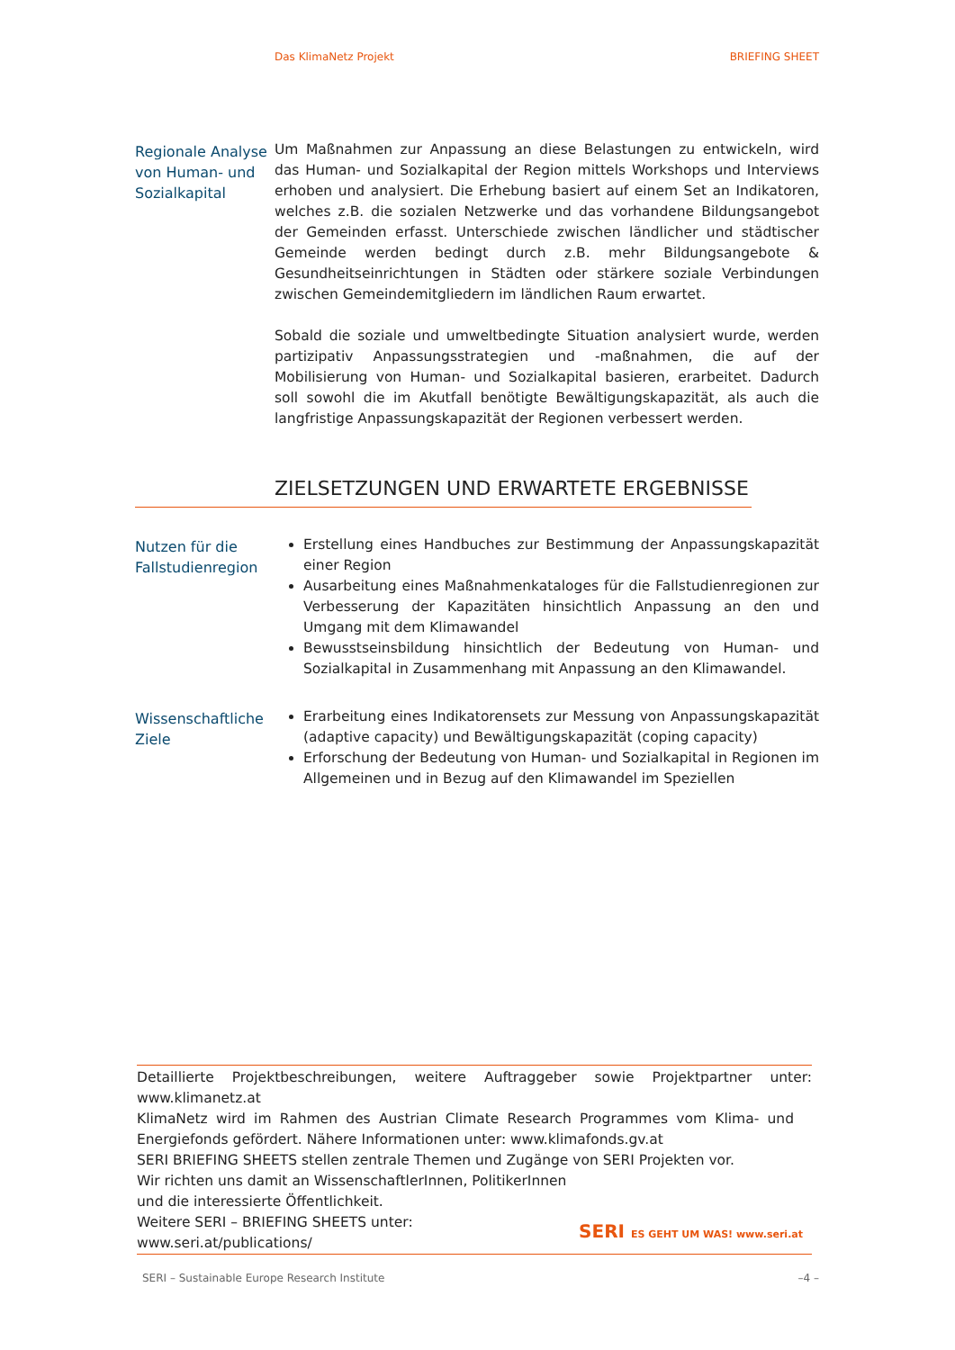Das KlimaNetz Projekt BRIEFING SHEET
Regionale Analyse von Human- und Sozialkapital
Um Maßnahmen zur Anpassung an diese Belastungen zu entwickeln, wird das Human- und Sozialkapital der Region mittels Workshops und Interviews erhoben und analysiert. Die Erhebung basiert auf einem Set an Indikatoren, welches z.B. die sozialen Netzwerke und das vorhandene Bildungsangebot der Gemeinden erfasst. Unterschiede zwischen ländlicher und städtischer Gemeinde werden bedingt durch z.B. mehr Bildungsangebote & Gesundheitseinrichtungen in Städten oder stärkere soziale Verbindungen zwischen Gemeindemitgliedern im ländlichen Raum erwartet.
Sobald die soziale und umweltbedingte Situation analysiert wurde, werden partizipativ Anpassungsstrategien und -maßnahmen, die auf der Mobilisierung von Human- und Sozialkapital basieren, erarbeitet. Dadurch soll sowohl die im Akutfall benötigte Bewältigungskapazität, als auch die langfristige Anpassungskapazität der Regionen verbessert werden.
ZIELSETZUNGEN UND ERWARTETE ERGEBNISSE
Nutzen für die Fallstudienregion
Erstellung eines Handbuches zur Bestimmung der Anpassungskapazität einer Region
Ausarbeitung eines Maßnahmenkataloges für die Fallstudienregionen zur Verbesserung der Kapazitäten hinsichtlich Anpassung an den und Umgang mit dem Klimawandel
Bewusstseinsbildung hinsichtlich der Bedeutung von Human- und Sozialkapital in Zusammenhang mit Anpassung an den Klimawandel.
Wissenschaftliche Ziele
Erarbeitung eines Indikatorensets zur Messung von Anpassungskapazität (adaptive capacity) und Bewältigungskapazität (coping capacity)
Erforschung der Bedeutung von Human- und Sozialkapital in Regionen im Allgemeinen und in Bezug auf den Klimawandel im Speziellen
Detaillierte Projektbeschreibungen, weitere Auftraggeber sowie Projektpartner unter: www.klimanetz.at
KlimaNetz wird im Rahmen des Austrian Climate Research Programmes vom Klima- und Energiefonds gefördert. Nähere Informationen unter: www.klimafonds.gv.at
SERI BRIEFING SHEETS stellen zentrale Themen und Zugänge von SERI Projekten vor.
Wir richten uns damit an WissenschaftlerInnen, PolitikerInnen
und die interessierte Öffentlichkeit.
Weitere SERI – BRIEFING SHEETS unter:
www.seri.at/publications/
SERI ES GEHT UM WAS! www.seri.at
SERI – Sustainable Europe Research Institute –4 –